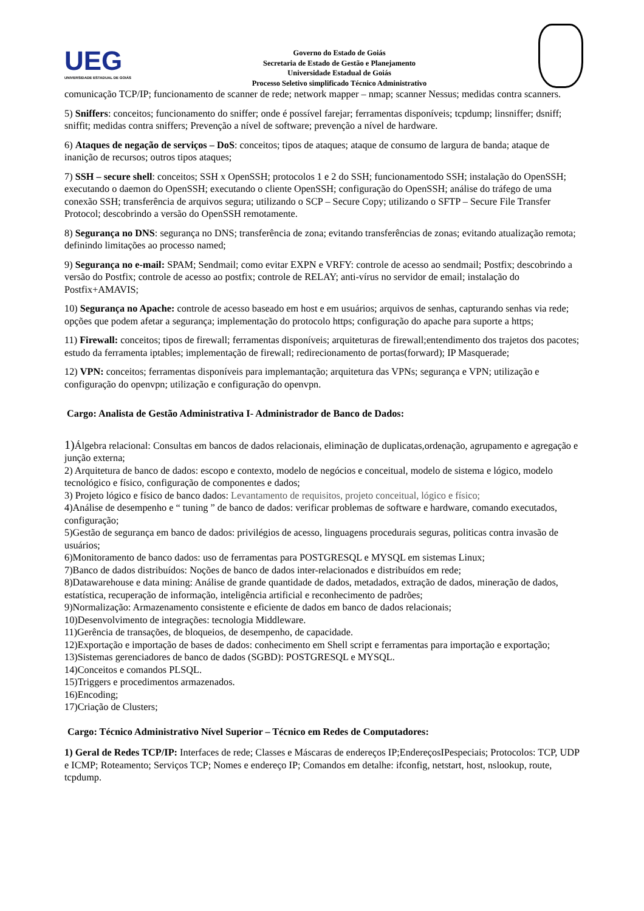UEG
UNIVERSIDADE ESTADUAL DE GOIÁS
Governo do Estado de Goiás
Secretaria de Estado de Gestão e Planejamento
Universidade Estadual de Goiás
Processo Seletivo simplificado Técnico Administrativo
comunicação TCP/IP; funcionamento de scanner de rede; network mapper – nmap; scanner Nessus; medidas contra scanners.
5) Sniffers: conceitos; funcionamento do sniffer; onde é possível farejar; ferramentas disponíveis; tcpdump; linsniffer; dsniff; sniffit; medidas contra sniffers; Prevenção a nível de software; prevenção a nível de hardware.
6) Ataques de negação de serviços – DoS: conceitos; tipos de ataques; ataque de consumo de largura de banda; ataque de inanição de recursos; outros tipos ataques;
7) SSH – secure shell: conceitos; SSH x OpenSSH; protocolos 1 e 2 do SSH; funcionamentodo SSH; instalação do OpenSSH; executando o daemon do OpenSSH; executando o cliente OpenSSH; configuração do OpenSSH; análise do tráfego de uma conexão SSH; transferência de arquivos segura; utilizando o SCP – Secure Copy; utilizando o SFTP – Secure File Transfer Protocol; descobrindo a versão do OpenSSH remotamente.
8) Segurança no DNS: segurança no DNS; transferência de zona; evitando transferências de zonas; evitando atualização remota; definindo limitações ao processo named;
9) Segurança no e-mail: SPAM; Sendmail; como evitar EXPN e VRFY: controle de acesso ao sendmail; Postfix; descobrindo a versão do Postfix; controle de acesso ao postfix; controle de RELAY; anti-vírus no servidor de email; instalação do Postfix+AMAVIS;
10) Segurança no Apache: controle de acesso baseado em host e em usuários; arquivos de senhas, capturando senhas via rede; opções que podem afetar a segurança; implementação do protocolo https; configuração do apache para suporte a https;
11) Firewall: conceitos; tipos de firewall; ferramentas disponíveis; arquiteturas de firewall;entendimento dos trajetos dos pacotes; estudo da ferramenta iptables; implementação de firewall; redirecionamento de portas(forward); IP Masquerade;
12) VPN: conceitos; ferramentas disponíveis para implemantação; arquitetura das VPNs; segurança e VPN; utilização e configuração do openvpn; utilização e configuração do openvpn.
Cargo: Analista de Gestão Administrativa I- Administrador de Banco de Dados:
1) Álgebra relacional: Consultas em bancos de dados relacionais, eliminação de duplicatas,ordenação, agrupamento e agregação e junção externa;
2) Arquitetura de banco de dados: escopo e contexto, modelo de negócios e conceitual, modelo de sistema e lógico, modelo tecnológico e físico, configuração de componentes e dados;
3) Projeto lógico e físico de banco dados: Levantamento de requisitos, projeto conceitual, lógico e físico;
4)Análise de desempenho e “ tuning ” de banco de dados: verificar problemas de software e hardware, comando executados, configuração;
5)Gestão de segurança em banco de dados: privilégios de acesso, linguagens procedurais seguras, politicas contra invasão de usuários;
6)Monitoramento de banco dados: uso de ferramentas para POSTGRESQL e MYSQL em sistemas Linux;
7)Banco de dados distribuídos: Noções de banco de dados inter-relacionados e distribuídos em rede;
8)Datawarehouse e data mining: Análise de grande quantidade de dados, metadados, extração de dados, mineração de dados, estatística, recuperação de informação, inteligência artificial e reconhecimento de padrões;
9)Normalização: Armazenamento consistente e eficiente de dados em banco de dados relacionais;
10)Desenvolvimento de integrações: tecnologia Middleware.
11)Gerência de transações, de bloqueios, de desempenho, de capacidade.
12)Exportação e importação de bases de dados: conhecimento em Shell script e ferramentas para importação e exportação;
13)Sistemas gerenciadores de banco de dados (SGBD): POSTGRESQL e MYSQL.
14)Conceitos e comandos PLSQL.
15)Triggers e procedimentos armazenados.
16)Encoding;
17)Criação de Clusters;
Cargo: Técnico Administrativo Nível Superior – Técnico em Redes de Computadores:
1) Geral de Redes TCP/IP: Interfaces de rede; Classes e Máscaras de endereços IP;EndereçosIPespeciais; Protocolos: TCP, UDP e ICMP; Roteamento; Serviços TCP; Nomes e endereço IP; Comandos em detalhe: ifconfig, netstart, host, nslookup, route, tcpdump.